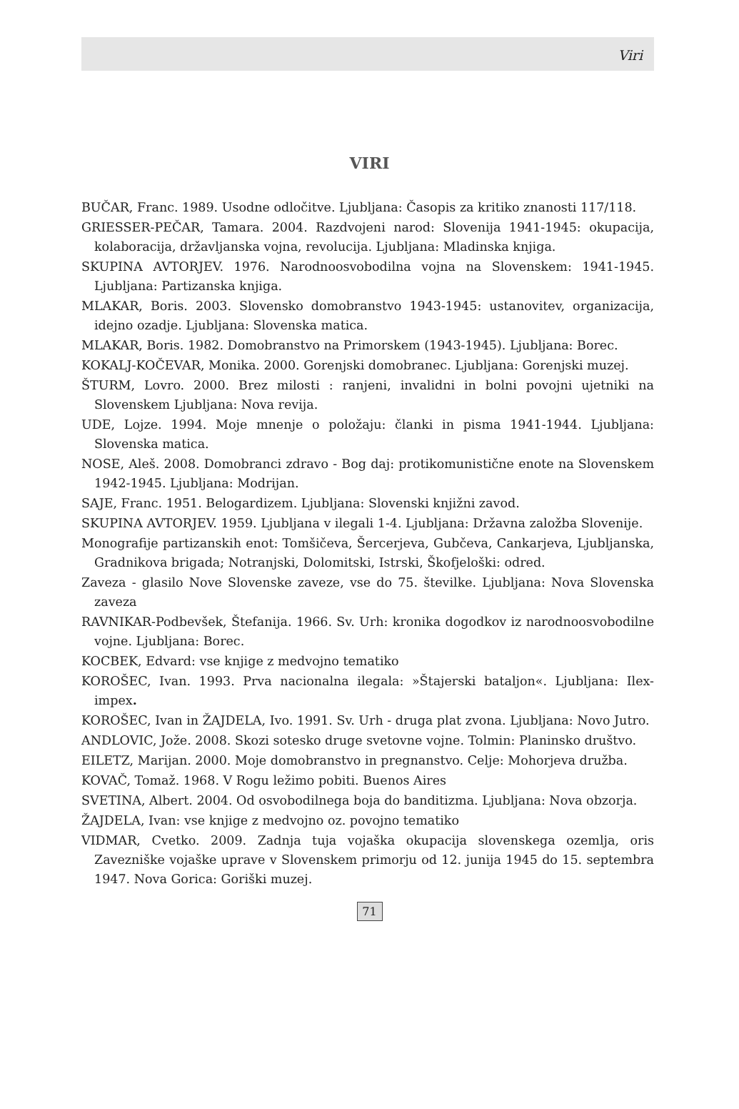Viri
VIRI
BUČAR, Franc. 1989. Usodne odločitve. Ljubljana: Časopis za kritiko znanosti 117/118.
GRIESSER-PEČAR, Tamara. 2004. Razdvojeni narod: Slovenija 1941-1945: okupacija, kolaboracija, državljanska vojna, revolucija. Ljubljana: Mladinska knjiga.
SKUPINA AVTORJEV. 1976. Narodnoosvobodilna vojna na Slovenskem: 1941-1945. Ljubljana: Partizanska knjiga.
MLAKAR, Boris. 2003. Slovensko domobranstvo 1943-1945: ustanovitev, organizacija, idejno ozadje. Ljubljana: Slovenska matica.
MLAKAR, Boris. 1982. Domobranstvo na Primorskem (1943-1945). Ljubljana: Borec.
KOKALJ-KOČEVAR, Monika. 2000. Gorenjski domobranec. Ljubljana: Gorenjski muzej.
ŠTURM, Lovro. 2000. Brez milosti : ranjeni, invalidni in bolni povojni ujetniki na Slovenskem Ljubljana: Nova revija.
UDE, Lojze. 1994. Moje mnenje o položaju: članki in pisma 1941-1944. Ljubljana: Slovenska matica.
NOSE, Aleš. 2008. Domobranci zdravo - Bog daj: protikomunistične enote na Slovenskem 1942-1945. Ljubljana: Modrijan.
SAJE, Franc. 1951. Belogardizem. Ljubljana: Slovenski knjižni zavod.
SKUPINA AVTORJEV. 1959. Ljubljana v ilegali 1-4. Ljubljana: Državna založba Slovenije.
Monografije partizanskih enot: Tomšičeva, Šercerjeva, Gubčeva, Cankarjeva, Ljubljanska, Gradnikova brigada; Notranjski, Dolomitski, Istrski, Škofjeloški: odred.
Zaveza - glasilo Nove Slovenske zaveze, vse do 75. številke. Ljubljana: Nova Slovenska zaveza
RAVNIKAR-Podbevšek, Štefanija. 1966. Sv. Urh: kronika dogodkov iz narodnoosvobodilne vojne. Ljubljana: Borec.
KOCBEK, Edvard: vse knjige z medvojno tematiko
KOROŠEC, Ivan. 1993. Prva nacionalna ilegala: »Štajerski bataljon«. Ljubljana: Ilex-impex.
KOROŠEC, Ivan in ŽAJDELA, Ivo. 1991. Sv. Urh - druga plat zvona. Ljubljana: Novo Jutro.
ANDLOVIC, Jože. 2008. Skozi sotesko druge svetovne vojne. Tolmin: Planinsko društvo.
EILETZ, Marijan. 2000. Moje domobranstvo in pregnanstvo. Celje: Mohorjeva družba.
KOVAČ, Tomaž. 1968. V Rogu ležimo pobiti. Buenos Aires
SVETINA, Albert. 2004. Od osvobodilnega boja do banditizma. Ljubljana: Nova obzorja.
ŽAJDELA, Ivan: vse knjige z medvojno oz. povojno tematiko
VIDMAR, Cvetko. 2009. Zadnja tuja vojaška okupacija slovenskega ozemlja, oris Zavezniške vojaške uprave v Slovenskem primorju od 12. junija 1945 do 15. septembra 1947. Nova Gorica: Goriški muzej.
71